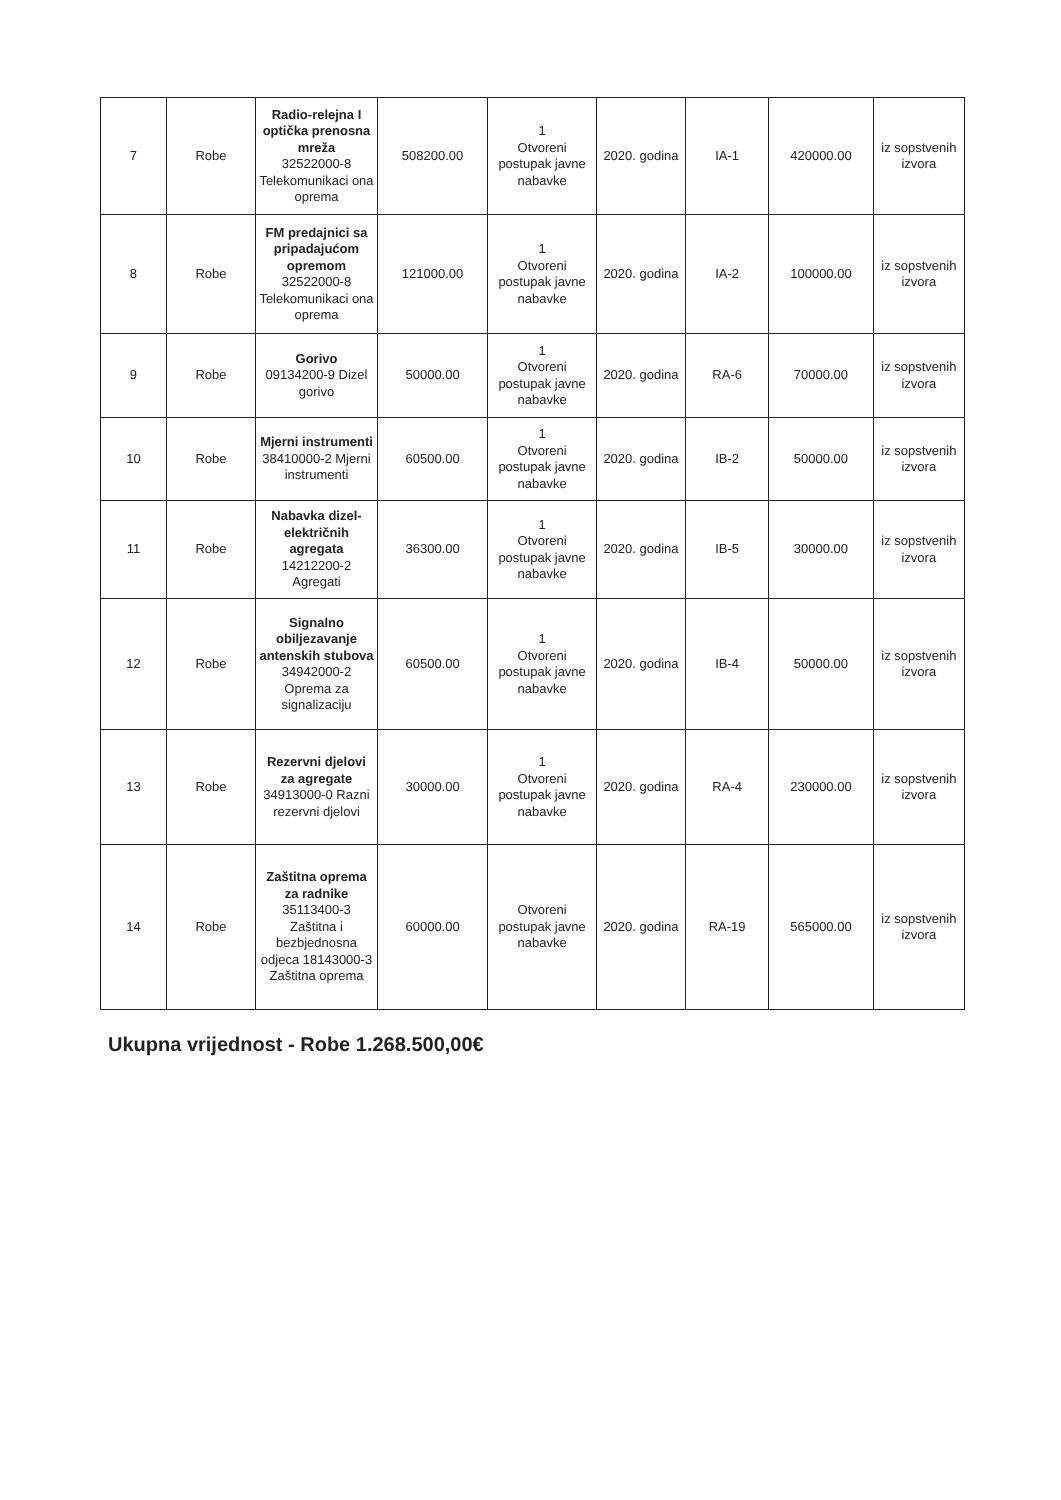| 7 | Robe | Radio-relejna I optička prenosna mreža 32522000-8 Telekomunikaci ona oprema | 508200.00 | 1 Otvoreni postupak javne nabavke | 2020. godina | IA-1 | 420000.00 | iz sopstvenih izvora |
| 8 | Robe | FM predajnici sa pripadajućom opremom 32522000-8 Telekomunikaci ona oprema | 121000.00 | 1 Otvoreni postupak javne nabavke | 2020. godina | IA-2 | 100000.00 | iz sopstvenih izvora |
| 9 | Robe | Gorivo 09134200-9 Dizel gorivo | 50000.00 | 1 Otvoreni postupak javne nabavke | 2020. godina | RA-6 | 70000.00 | iz sopstvenih izvora |
| 10 | Robe | Mjerni instrumenti 38410000-2 Mjerni instrumenti | 60500.00 | 1 Otvoreni postupak javne nabavke | 2020. godina | IB-2 | 50000.00 | iz sopstvenih izvora |
| 11 | Robe | Nabavka dizel-električnih agregata 14212200-2 Agregati | 36300.00 | 1 Otvoreni postupak javne nabavke | 2020. godina | IB-5 | 30000.00 | iz sopstvenih izvora |
| 12 | Robe | Signalno obiljezavanje antenskih stubova 34942000-2 Oprema za signalizaciju | 60500.00 | 1 Otvoreni postupak javne nabavke | 2020. godina | IB-4 | 50000.00 | iz sopstvenih izvora |
| 13 | Robe | Rezervni djelovi za agregate 34913000-0 Razni rezervni djelovi | 30000.00 | 1 Otvoreni postupak javne nabavke | 2020. godina | RA-4 | 230000.00 | iz sopstvenih izvora |
| 14 | Robe | Zaštitna oprema za radnike 35113400-3 Zaštitna i bezbjednosna odjeca 18143000-3 Zaštitna oprema | 60000.00 | Otvoreni postupak javne nabavke | 2020. godina | RA-19 | 565000.00 | iz sopstvenih izvora |
Ukupna vrijednost - Robe 1.268.500,00€